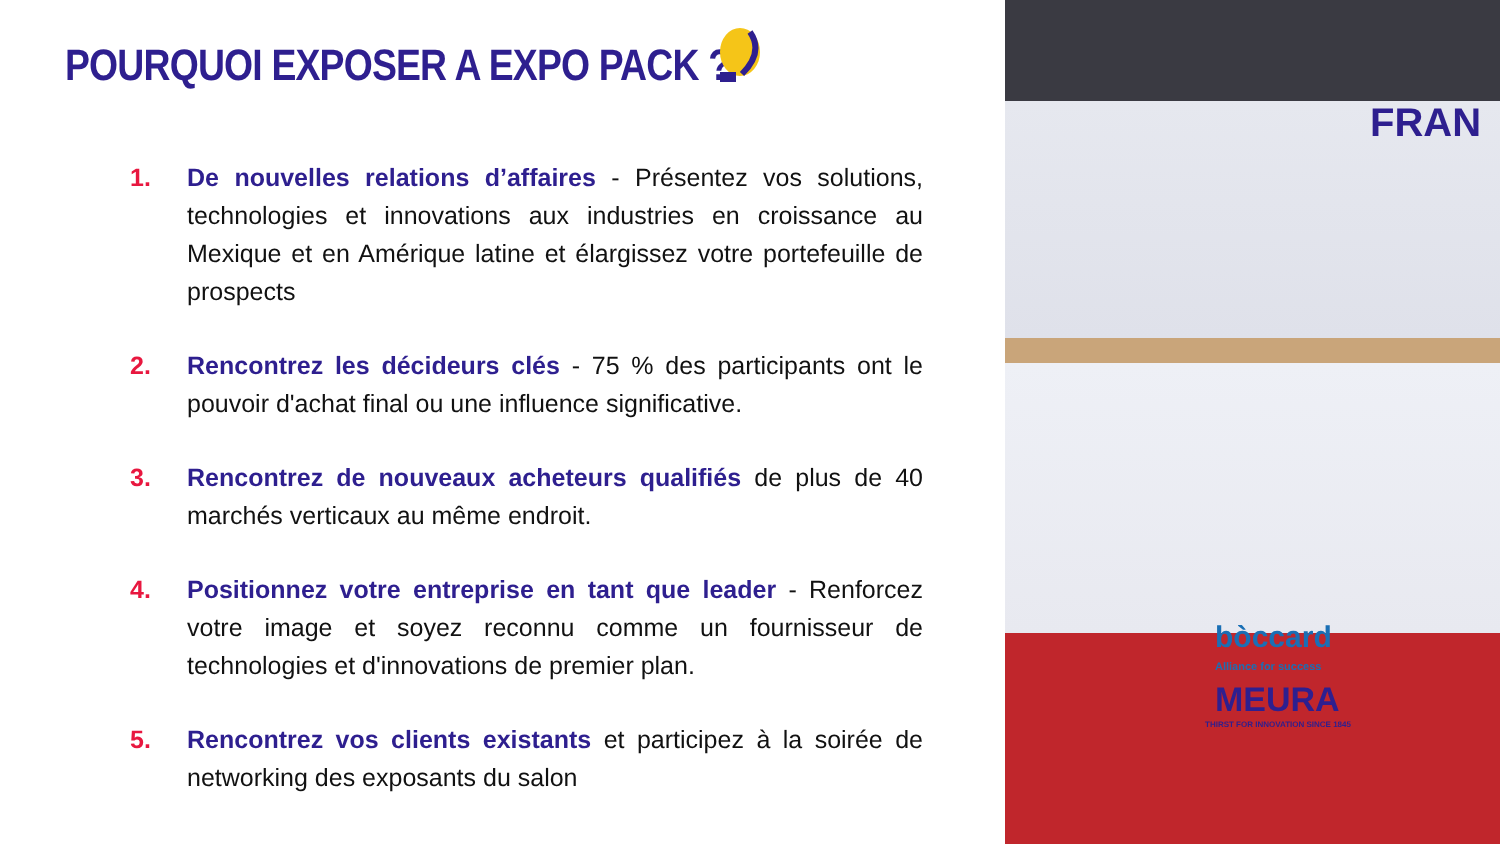POURQUOI EXPOSER A EXPO PACK ?
1. De nouvelles relations d’affaires - Présentez vos solutions, technologies et innovations aux industries en croissance au Mexique et en Amérique latine et élargissez votre portefeuille de prospects
2. Rencontrez les décideurs clés - 75 % des participants ont le pouvoir d'achat final ou une influence significative.
3. Rencontrez de nouveaux acheteurs qualifiés de plus de 40 marchés verticaux au même endroit.
4. Positionnez votre entreprise en tant que leader - Renforcez votre image et soyez reconnu comme un fournisseur de technologies et d'innovations de premier plan.
5. Rencontrez vos clients existants et participez à la soirée de networking des exposants du salon
FRAN
bòccard
Alliance for success
MEURA
THIRST FOR INNOVATION SINCE 1845